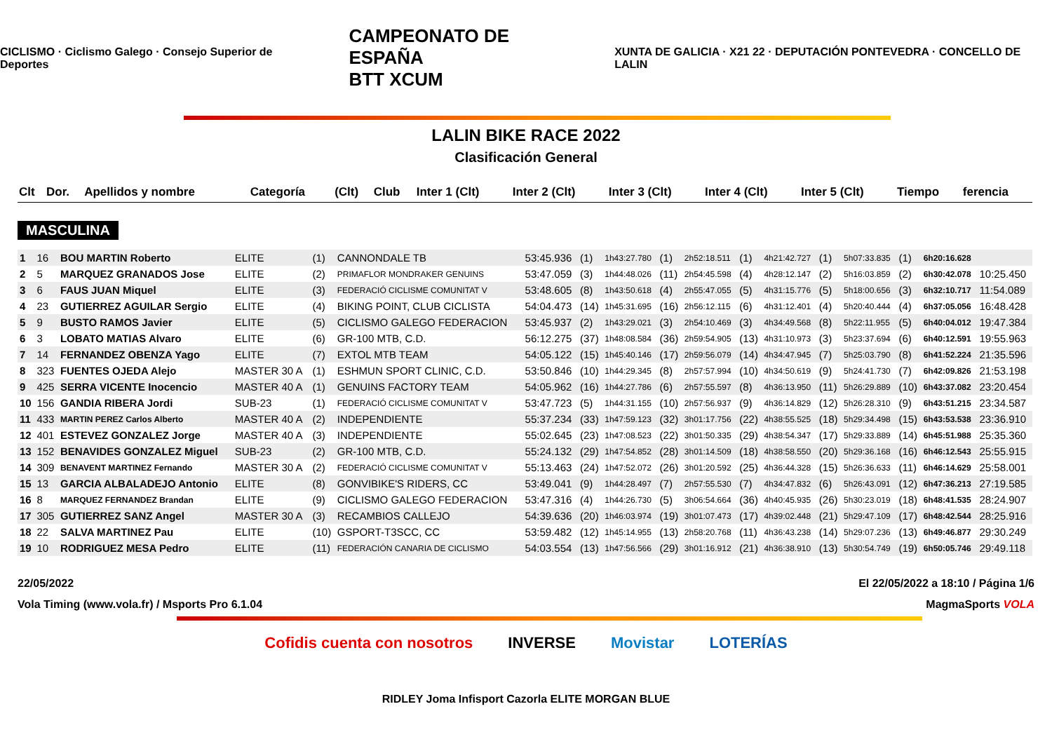CICLISMO · Ciclismo Galego · Consejo Superior de Deportes CAMPEONATO DE ESPAÑA
BTT XCUM XUNTA DE GALICIA · X21 22 · DEPUTACIÓN PONTEVEDRA · CONCELLO DE LALIN
LALIN BIKE RACE 2022
Clasificación General
| Clt | Dor. | Apellidos y nombre | Categoría | (Clt) | Club | Inter 1 (Clt) | Inter 2 (Clt) | Inter 3 (Clt) | Inter 4 (Clt) | Inter 5 (Clt) | Tiempo | ferencia |
| --- | --- | --- | --- | --- | --- | --- | --- | --- | --- | --- | --- | --- |
MASCULINA
| 1 | 16 | BOU MARTIN Roberto | ELITE | (1) | CANNONDALE TB | 53:45.936 | (1) | 1h43:27.780 | (1) | 2h52:18.511 | (1) | 4h21:42.727 | (1) | 5h07:33.835 | (1) | 6h20:16.628 | |
| 2 | 5 | MARQUEZ GRANADOS Jose | ELITE | (2) | PRIMAFLOR MONDRAKER GENUINS | 53:47.059 | (3) | 1h44:48.026 | (11) | 2h54:45.598 | (4) | 4h28:12.147 | (2) | 5h16:03.859 | (2) | 6h30:42.078 | 10:25.450 |
| 3 | 6 | FAUS JUAN Miquel | ELITE | (3) | FEDERACIÓ CICLISME COMUNITAT V | 53:48.605 | (8) | 1h43:50.618 | (4) | 2h55:47.055 | (5) | 4h31:15.776 | (5) | 5h18:00.656 | (3) | 6h32:10.717 | 11:54.089 |
| 4 | 23 | GUTIERREZ AGUILAR Sergio | ELITE | (4) | BIKING POINT, CLUB CICLISTA | 54:04.473 | (14) | 1h45:31.695 | (16) | 2h56:12.115 | (6) | 4h31:12.401 | (4) | 5h20:40.444 | (4) | 6h37:05.056 | 16:48.428 |
| 5 | 9 | BUSTO RAMOS Javier | ELITE | (5) | CICLISMO GALEGO FEDERACION | 53:45.937 | (2) | 1h43:29.021 | (3) | 2h54:10.469 | (3) | 4h34:49.568 | (8) | 5h22:11.955 | (5) | 6h40:04.012 | 19:47.384 |
| 6 | 3 | LOBATO MATIAS Alvaro | ELITE | (6) | GR-100 MTB, C.D. | 56:12.275 | (37) | 1h48:08.584 | (36) | 2h59:54.905 | (13) | 4h31:10.973 | (3) | 5h23:37.694 | (6) | 6h40:12.591 | 19:55.963 |
| 7 | 14 | FERNANDEZ OBENZA Yago | ELITE | (7) | EXTOL MTB TEAM | 54:05.122 | (15) | 1h45:40.146 | (17) | 2h59:56.079 | (14) | 4h34:47.945 | (7) | 5h25:03.790 | (8) | 6h41:52.224 | 21:35.596 |
| 8 | 323 | FUENTES OJEDA Alejo | MASTER 30 A | (1) | ESHMUN SPORT CLINIC, C.D. | 53:50.846 | (10) | 1h44:29.345 | (8) | 2h57:57.994 | (10) | 4h34:50.619 | (9) | 5h24:41.730 | (7) | 6h42:09.826 | 21:53.198 |
| 9 | 425 | SERRA VICENTE Inocencio | MASTER 40 A | (1) | GENUINS FACTORY TEAM | 54:05.962 | (16) | 1h44:27.786 | (6) | 2h57:55.597 | (8) | 4h36:13.950 | (11) | 5h26:29.889 | (10) | 6h43:37.082 | 23:20.454 |
| 10 | 156 | GANDIA RIBERA Jordi | SUB-23 | (1) | FEDERACIÓ CICLISME COMUNITAT V | 53:47.723 | (5) | 1h44:31.155 | (10) | 2h57:56.937 | (9) | 4h36:14.829 | (12) | 5h26:28.310 | (9) | 6h43:51.215 | 23:34.587 |
| 11 | 433 | MARTIN PEREZ Carlos Alberto | MASTER 40 A | (2) | INDEPENDIENTE | 55:37.234 | (33) | 1h47:59.123 | (32) | 3h01:17.756 | (22) | 4h38:55.525 | (18) | 5h29:34.498 | (15) | 6h43:53.538 | 23:36.910 |
| 12 | 401 | ESTEVEZ GONZALEZ Jorge | MASTER 40 A | (3) | INDEPENDIENTE | 55:02.645 | (23) | 1h47:08.523 | (22) | 3h01:50.335 | (29) | 4h38:54.347 | (17) | 5h29:33.889 | (14) | 6h45:51.988 | 25:35.360 |
| 13 | 152 | BENAVIDES GONZALEZ Miguel | SUB-23 | (2) | GR-100 MTB, C.D. | 55:24.132 | (29) | 1h47:54.852 | (28) | 3h01:14.509 | (18) | 4h38:58.550 | (20) | 5h29:36.168 | (16) | 6h46:12.543 | 25:55.915 |
| 14 | 309 | BENAVENT MARTINEZ Fernando | MASTER 30 A | (2) | FEDERACIÓ CICLISME COMUNITAT V | 55:13.463 | (24) | 1h47:52.072 | (26) | 3h01:20.592 | (25) | 4h36:44.328 | (15) | 5h26:36.633 | (11) | 6h46:14.629 | 25:58.001 |
| 15 | 13 | GARCIA ALBALADEJO Antonio | ELITE | (8) | GONVIBIKE'S RIDERS, CC | 53:49.041 | (9) | 1h44:28.497 | (7) | 2h57:55.530 | (7) | 4h34:47.832 | (6) | 5h26:43.091 | (12) | 6h47:36.213 | 27:19.585 |
| 16 | 8 | MARQUEZ FERNANDEZ Brandan | ELITE | (9) | CICLISMO GALEGO FEDERACION | 53:47.316 | (4) | 1h44:26.730 | (5) | 3h06:54.664 | (36) | 4h40:45.935 | (26) | 5h30:23.019 | (18) | 6h48:41.535 | 28:24.907 |
| 17 | 305 | GUTIERREZ SANZ Angel | MASTER 30 A | (3) | RECAMBIOS CALLEJO | 54:39.636 | (20) | 1h46:03.974 | (19) | 3h01:07.473 | (17) | 4h39:02.448 | (21) | 5h29:47.109 | (17) | 6h48:42.544 | 28:25.916 |
| 18 | 22 | SALVA MARTINEZ Pau | ELITE | (10) | GSPORT-T3SCC, CC | 53:59.482 | (12) | 1h45:14.955 | (13) | 2h58:20.768 | (11) | 4h36:43.238 | (14) | 5h29:07.236 | (13) | 6h49:46.877 | 29:30.249 |
| 19 | 10 | RODRIGUEZ MESA Pedro | ELITE | (11) | FEDERACIÓN CANARIA DE CICLISMO | 54:03.554 | (13) | 1h47:56.566 | (29) | 3h01:16.912 | (21) | 4h36:38.910 | (13) | 5h30:54.749 | (19) | 6h50:05.746 | 29:49.118 |
22/05/2022 El 22/05/2022 a 18:10 / Página 1/6
Vola Timing (www.vola.fr) / Msports Pro 6.1.04 MagmaSports VOLA
Cofidis cuenta con nosotros INVERSE Movistar LOTERÍAS RIDLEY Joma Infisport Cazorla ELITE MORGAN BLUE